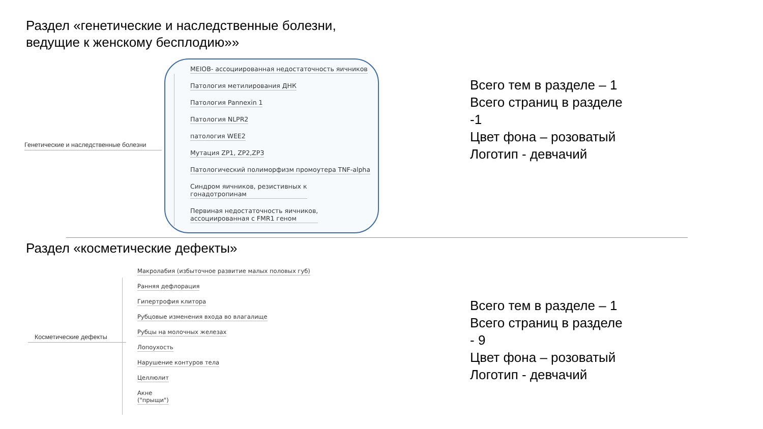Раздел «генетические и наследственные болезни,
ведущие к женскому бесплодию»»
Генетические и наследственные болезни
MEIOB- ассоциированная недостаточность яичников
Патология метилирования ДНК
Патология Pannexin 1
Патология NLPR2
патология WEE2
Мутация ZP1, ZP2,ZP3
Патологический полиморфизм промоутера TNF-alpha
Синдром яичников, резистивных к
гонадотропинам
Первиная недостаточность яичников,
ассоциированная с FMR1 геном
Всего тем в разделе – 1
Всего страниц в разделе
-1
Цвет фона – розоватый
Логотип - девчачий
Раздел «косметические дефекты»
Косметические дефекты
Макролабия (избыточное развитие малых половых губ)
Ранняя дефлорация
Гипертрофия клитора
Рубцовые изменения входа во влагалище
Рубцы на молочных железах
Лопоухость
Нарушение контуров тела
Целлюлит
Акне
("прыщи")
Всего тем в разделе – 1
Всего страниц в разделе
- 9
Цвет фона – розоватый
Логотип - девчачий